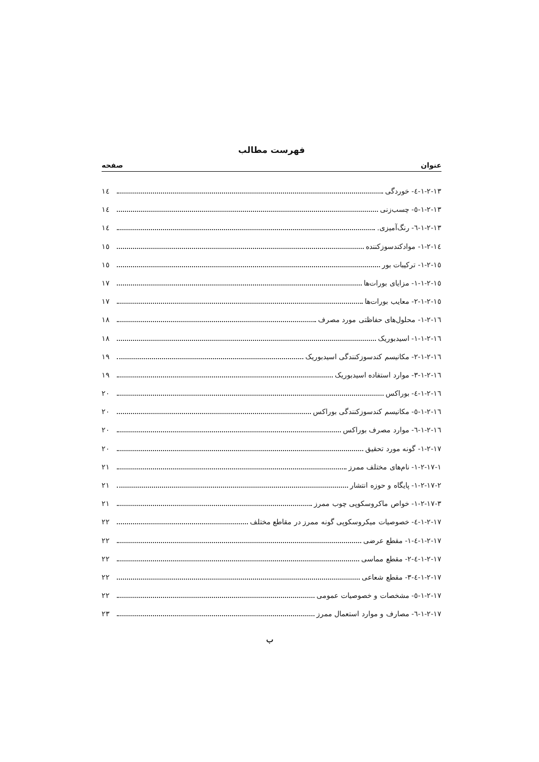فهرست مطالب
عنوان صفحه
۱-۲-۱۳-٤- خوردگی ۱٤
۱-۲-۱۳-٥- چسب‌زنی ۱٤
۱-۲-۱۳-٦- رنگ‌آمیزی. ۱٤
۱-۲-۱٤- موادکندسوزکننده ۱٥
۱-۲-۱٥- ترکیبات بور ۱٥
۱-۲-۱٥-۱- مزایای بورات‌ها ۱۷
۱-۲-۱٥-۲- معایب بورات‌ها ۱۷
۱-۲-۱٦- محلول‌های حفاظتی مورد مصرف ۱۸
۱-۲-۱٦-۱- اسیدبوریک ۱۸
۱-۲-۱٦-۲- مکانیسم کندسوزکنندگی اسیدبوریک ۱۹
۱-۲-۱٦-۳- موارد استفاده اسیدبوریک ۱۹
۱-۲-۱٦-٤- بوراکس ۲۰
۱-۲-۱٦-٥- مکانیسم کندسوزکنندگی بوراکس ۲۰
۱-۲-۱٦-٦- موارد مصرف بوراکس ۲۰
۱-۲-۱۷- گونه مورد تحقیق ۲۰
۱-۲-۱۷-۱- نام‌های مختلف ممرز ۲۱
۱-۲-۱۷-۲- پایگاه و حوزه انتشار ۲۱
۱-۲-۱۷-۳- خواص ماکروسکوپی چوب ممرز ۲۱
۱-۲-۱۷-٤- خصوصیات میکروسکوپی گونه ممرز در مقاطع مختلف ۲۲
۱-۲-۱۷-٤-۱- مقطع عرضی ۲۲
۱-۲-۱۷-٤-۲- مقطع مماسی ۲۲
۱-۲-۱۷-٤-۳- مقطع شعاعی ۲۲
۱-۲-۱۷-٥- مشخصات و خصوصیات عمومی ۲۲
۱-۲-۱۷-٦- مصارف و موارد استعمال ممرز ۲۳
ب